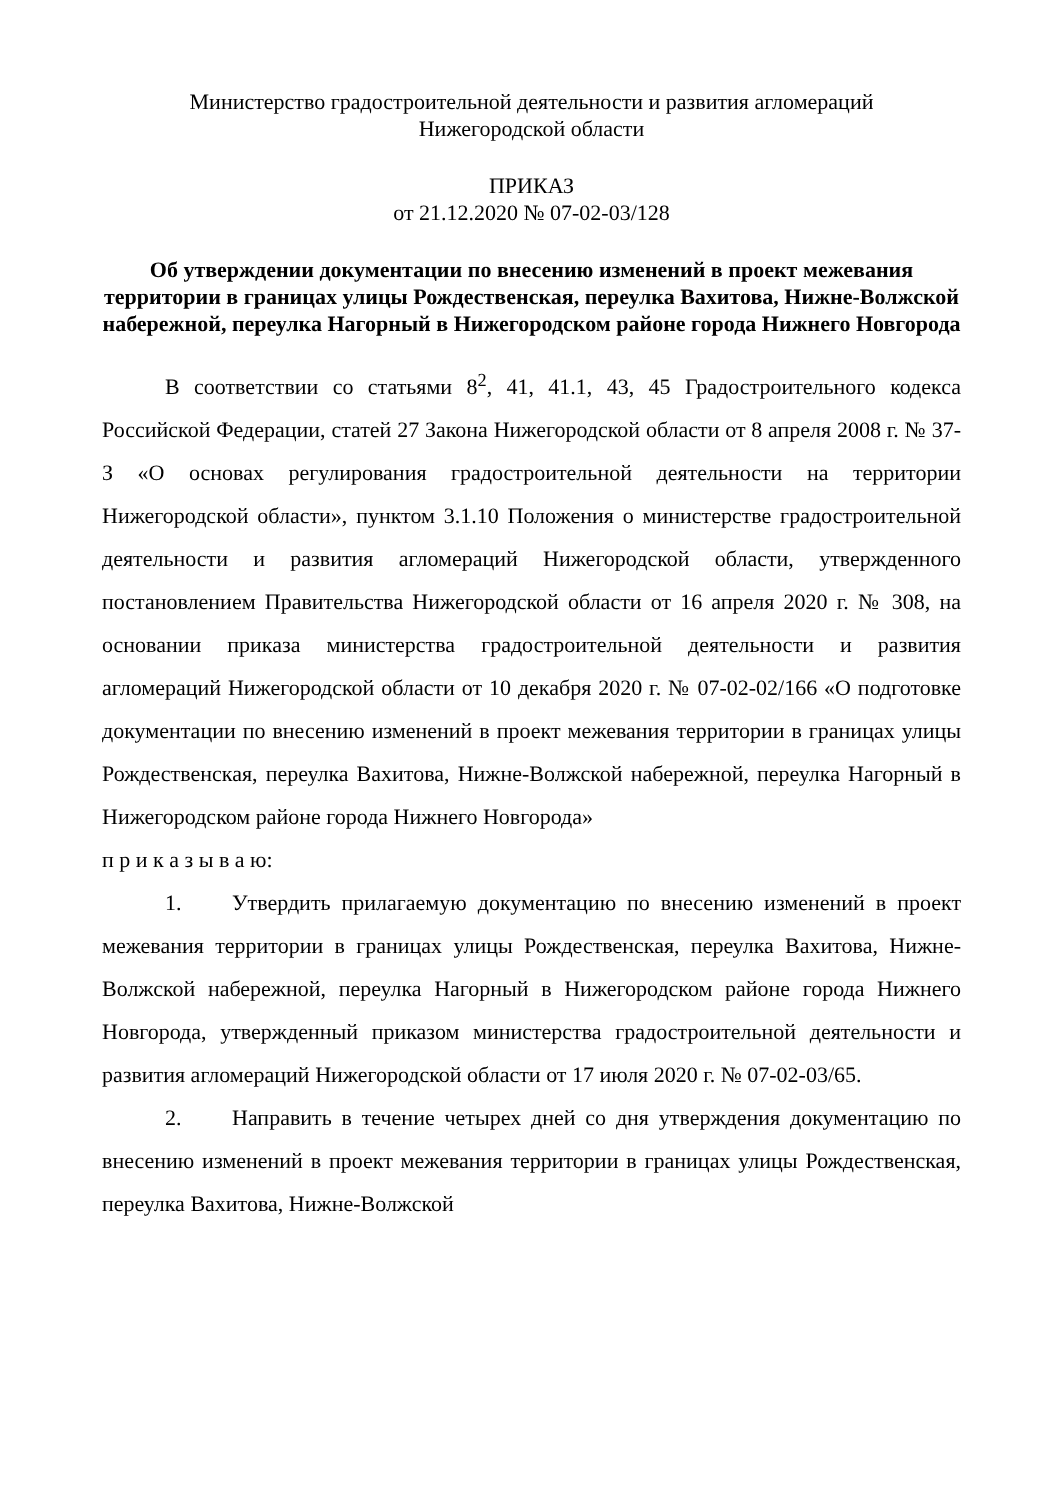Министерство градостроительной деятельности и развития агломераций
Нижегородской области
ПРИКАЗ
от 21.12.2020 № 07-02-03/128
Об утверждении документации по внесению изменений в проект межевания территории в границах улицы Рождественская, переулка Вахитова, Нижне-Волжской набережной, переулка Нагорный в Нижегородском районе города Нижнего Новгорода
В соответствии со статьями 8<sup>2</sup>, 41, 41.1, 43, 45 Градостроительного кодекса Российской Федерации, статей 27 Закона Нижегородской области от 8 апреля 2008 г. № 37-З «О основах регулирования градостроительной деятельности на территории Нижегородской области», пунктом 3.1.10 Положения о министерстве градостроительной деятельности и развития агломераций Нижегородской области, утвержденного постановлением Правительства Нижегородской области от 16 апреля 2020 г. № 308, на основании приказа министерства градостроительной деятельности и развития агломераций Нижегородской области от 10 декабря 2020 г. № 07-02-02/166 «О подготовке документации по внесению изменений в проект межевания территории в границах улицы Рождественская, переулка Вахитова, Нижне-Волжской набережной, переулка Нагорный в Нижегородском районе города Нижнего Новгорода»
п р и к а з ы в а ю:
1. Утвердить прилагаемую документацию по внесению изменений в проект межевания территории в границах улицы Рождественская, переулка Вахитова, Нижне-Волжской набережной, переулка Нагорный в Нижегородском районе города Нижнего Новгорода, утвержденный приказом министерства градостроительной деятельности и развития агломераций Нижегородской области от 17 июля 2020 г. № 07-02-03/65.
2. Направить в течение четырех дней со дня утверждения документацию по внесению изменений в проект межевания территории в границах улицы Рождественская, переулка Вахитова, Нижне-Волжской